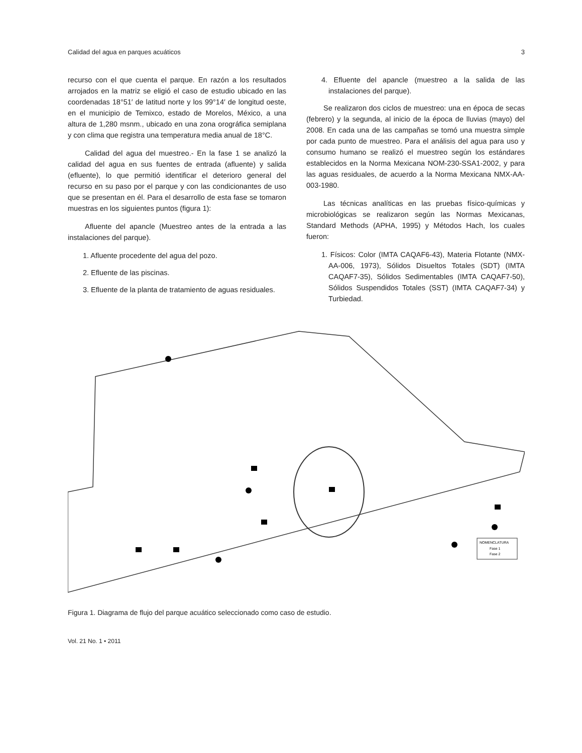Calidad del agua en parques acuáticos 3
recurso con el que cuenta el parque. En razón a los resultados arrojados en la matriz se eligió el caso de estudio ubicado en las coordenadas 18°51′ de latitud norte y los 99°14′ de longitud oeste, en el municipio de Temixco, estado de Morelos, México, a una altura de 1,280 msnm., ubicado en una zona orográfica semiplana y con clima que registra una temperatura media anual de 18°C.
Calidad del agua del muestreo.- En la fase 1 se analizó la calidad del agua en sus fuentes de entrada (afluente) y salida (efluente), lo que permitió identificar el deterioro general del recurso en su paso por el parque y con las condicionantes de uso que se presentan en él. Para el desarrollo de esta fase se tomaron muestras en los siguientes puntos (figura 1):
Afluente del apancle (Muestreo antes de la entrada a las instalaciones del parque).
1. Afluente procedente del agua del pozo.
2. Efluente de las piscinas.
3. Efluente de la planta de tratamiento de aguas residuales.
4. Efluente del apancle (muestreo a la salida de las instalaciones del parque).
Se realizaron dos ciclos de muestreo: una en época de secas (febrero) y la segunda, al inicio de la época de lluvias (mayo) del 2008. En cada una de las campañas se tomó una muestra simple por cada punto de muestreo. Para el análisis del agua para uso y consumo humano se realizó el muestreo según los estándares establecidos en la Norma Mexicana NOM-230-SSA1-2002, y para las aguas residuales, de acuerdo a la Norma Mexicana NMX-AA-003-1980.
Las técnicas analíticas en las pruebas físico-químicas y microbiológicas se realizaron según las Normas Mexicanas, Standard Methods (APHA, 1995) y Métodos Hach, los cuales fueron:
1. Físicos: Color (IMTA CAQAF6-43), Materia Flotante (NMX-AA-006, 1973), Sólidos Disueltos Totales (SDT) (IMTA CAQAF7-35), Sólidos Sedimentables (IMTA CAQAF7-50), Sólidos Suspendidos Totales (SST) (IMTA CAQAF7-34) y Turbiedad.
NOMENCLATURA
Fase 1
Fase 2
Figura 1. Diagrama de flujo del parque acuático seleccionado como caso de estudio.
Vol. 21 No. 1 • 2011